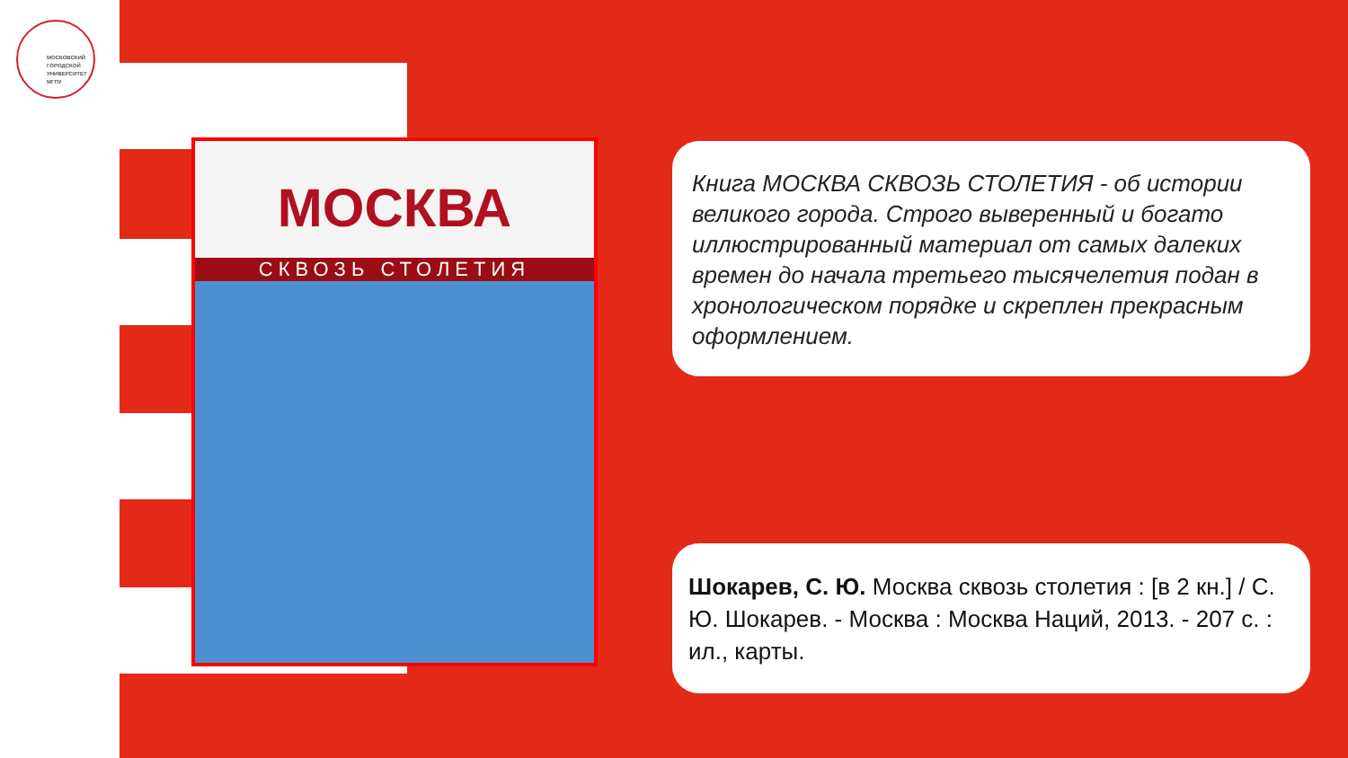МОСКОВСКИЙ
ГОРОДСКОЙ
УНИВЕРСИТЕТ
МГПУ
МОСКВА
СКВОЗЬ СТОЛЕТИЯ
Книга МОСКВА СКВОЗЬ СТОЛЕТИЯ - об истории великого города. Строго выверенный и богато иллюстрированный материал от самых далеких времен до начала третьего тысячелетия подан в хронологическом порядке и скреплен прекрасным оформлением.
Шокарев, С. Ю. Москва сквозь столетия : [в 2 кн.] / С. Ю. Шокарев. - Москва : Москва Наций, 2013. - 207 с. : ил., карты.